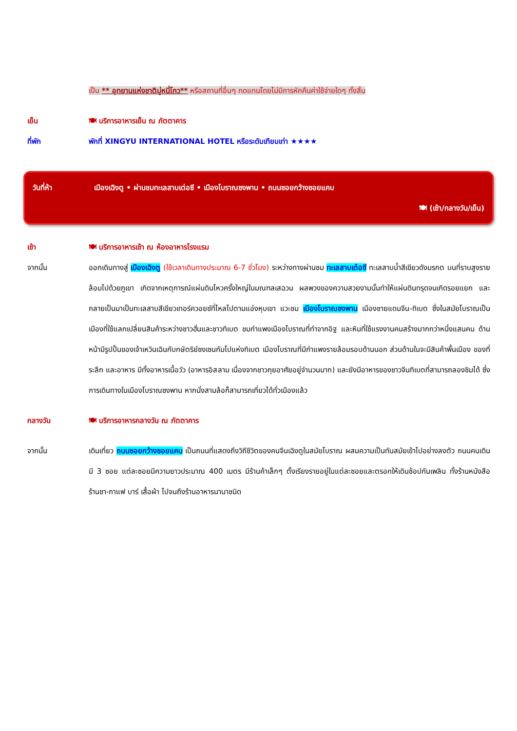เป็น ** อุทยานแห่งชาติมู่หนี่โกว** หรือสถานที่อื่นๆ ทดแทนโดยไม่มีการหักคืนค่าใช้จ่ายใดๆ ทั้งสิ้น
เย็น 🍽 บริการอาหารเย็น ณ ภัตตาคาร
ที่พัก พักที่ XINGYU INTERNATIONAL HOTEL หรือระดับเทียบเท่า ★★★★
วันที่ห้า เมืองเฉิงตู • ผ่านชมทะเลสาบเต่อซี • เมืองโบราณซงพาน • ถนนซอยกว้างซอยแคบ
🍽 (เช้า/กลางวัน/เย็น)
เช้า 🍽 บริการอาหารเช้า ณ ห้องอาหารโรงแรม
จากนั้น ออกเดินทางสู่ เมืองเฉิงตู (ใช้เวลาเดินทางประมาณ 6-7 ชั่วโมง) ระหว่างทางผ่านชม ทะเลสาบเต๋อซี ทะเลสาบน้ำสีเขียวดังมรกต บนที่ราบสูงรายล้อมไปด้วยภูเขา เกิดจากเหตุการณ์แผ่นดินไหวครั้งใหญ่ในมณฑลเสฉวน ผลพวงของความสวยงามนั้นทำให้แผ่นดินทรุดจนเกิดรอยแยก และกลายเป็นมาเป็นทะเลสาบสีเขียวเทอร์ควอยซ์ที่ไหลไปตามแอ่งหุบเขา แวะชม เมืองโบราณซงพาน เมืองชายแดนจีน-ทิเบต ซึ่งในสมัยโบราณเป็นเมืองที่ใช้แลกเปลี่ยนสินค้าระหว่างชาวฮั่นและชาวทิเบต ชมกำแพงเมืองโบราณที่ทำจากอิฐ และหินที่ใช้แรงงานคนสร้างมากกว่าหนึ่งแสนคน ด้านหน้ามีรูปปั้นของเจ้าเหวินเฉินกับกษัตริย์ซงเซนกัมโปแห่งทิเบต เมืองโบราณที่มีกำแพงรายล้อมรอบด้านนอก ส่วนด้านในจะมีสินค้าพื้นเมือง ของที่ระลึก และอาหาร มีทั้งอาหารเนื้อวัว (อาหารอิสลาม เนื่องจากชาวกุยอาศัยอยู่จำนวนมาก) และยังมีอาหารของชาวจีนทิเบตที่สามารถลองชิมได้ ซึ่งการเดินทางในเมืองโบราณซงพาน หากนั่งสามล้อก็สามารถเที่ยวได้ทั่วเมืองแล้ว
กลางวัน 🍽 บริการอาหารกลางวัน ณ ภัตตาคาร
จากนั้น เดินเที่ยว ถนนซอยกว้างซอยแคบ เป็นถนนที่แสดงถึงวิถีชีวิตของคนจีนเฉิงตูในสมัยโบราณ ผสมความเป็นทันสมัยเข้าไปอย่างลงตัว ถนนคนเดินมี 3 ซอย แต่ละซอยมีความยาวประมาณ 400 เมตร มีร้านค้าเล็กๆ ตั้งเรียงรายอยู่ในแต่ละซอยและตรอกให้เดินช้อปกันเพลิน ทั้งร้านหนังสือ ร้านชา-กาแฟ บาร์ เสื้อผ้า ไปจนถึงร้านอาหารนานาชนิด